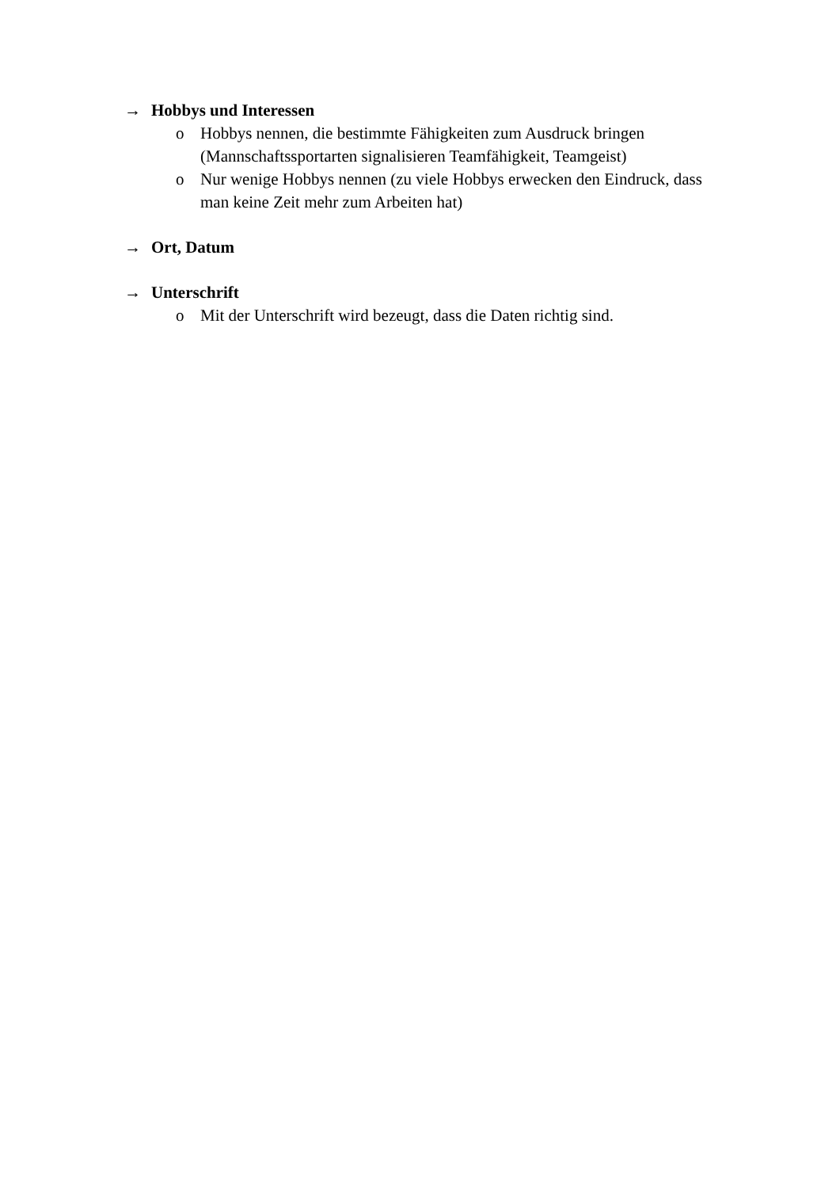→ Hobbys und Interessen
o Hobbys nennen, die bestimmte Fähigkeiten zum Ausdruck bringen (Mannschaftssportarten signalisieren Teamfähigkeit, Teamgeist)
o Nur wenige Hobbys nennen (zu viele Hobbys erwecken den Eindruck, dass man keine Zeit mehr zum Arbeiten hat)
→ Ort, Datum
→ Unterschrift
o Mit der Unterschrift wird bezeugt, dass die Daten richtig sind.